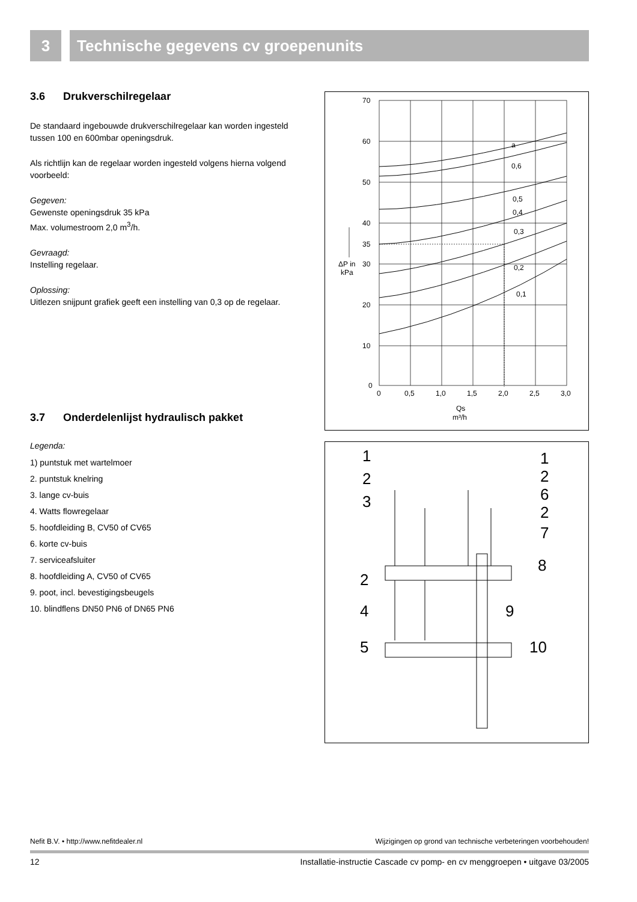3 Technische gegevens cv groepenunits
3.6 Drukverschilregelaar
De standaard ingebouwde drukverschilregelaar kan worden ingesteld tussen 100 en 600mbar openingsdruk.
Als richtlijn kan de regelaar worden ingesteld volgens hierna volgend voorbeeld:
Gegeven:
Gewenste openingsdruk 35 kPa
Max. volumestroom 2,0 m<sup>3</sup>/h.
Gevraagd:
Instelling regelaar.
Oplossing:
Uitlezen snijpunt grafiek geeft een instelling van 0,3 op de regelaar.
3.7 Onderdelenlijst hydraulisch pakket
Legenda:
1) puntstuk met wartelmoer
2. puntstuk knelring
3. lange cv-buis
4. Watts flowregelaar
5. hoofdleiding B, CV50 of CV65
6. korte cv-buis
7. serviceafsluiter
8. hoofdleiding A, CV50 of CV65
9. poot, incl. bevestigingsbeugels
10. blindflens DN50 PN6 of DN65 PN6
70
60
50
40
35
30
20
10
0
ΔP in
kPa
a
0,6
0,5
0,4
0,3
0,2
0,1
0
0,5
1,0
1,5
2,0
2,5
3,0
Qs
m³/h
1
2
3
2
4
5
1
2
6
2
7
8
9
10
Nefit B.V. • http://www.nefitdealer.nl Wijzigingen op grond van technische verbeteringen voorbehouden!
12 Installatie-instructie Cascade cv pomp- en cv menggroepen • uitgave 03/2005